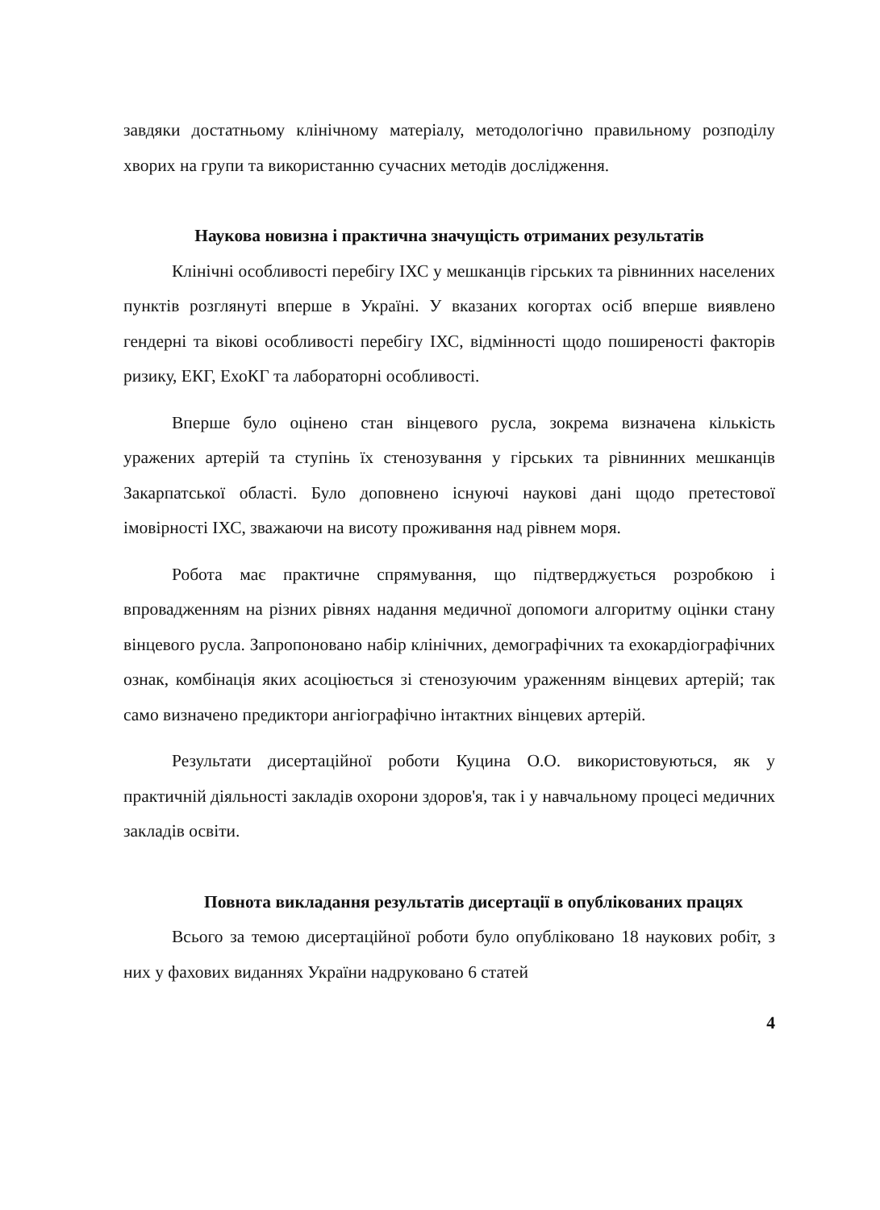завдяки достатньому клінічному матеріалу, методологічно правильному розподілу хворих на групи та використанню сучасних методів дослідження.
Наукова новизна і практична значущість отриманих результатів
Клінічні особливості перебігу ІХС у мешканців гірських та рівнинних населених пунктів розглянуті вперше в Україні. У вказаних когортах осіб вперше виявлено гендерні та вікові особливості перебігу ІХС, відмінності щодо поширеності факторів ризику, ЕКГ, ЕхоКГ та лабораторні особливості.
Вперше було оцінено стан вінцевого русла, зокрема визначена кількість уражених артерій та ступінь їх стенозування у гірських та рівнинних мешканців Закарпатської області. Було доповнено існуючі наукові дані щодо претестової імовірності ІХС, зважаючи на висоту проживання над рівнем моря.
Робота має практичне спрямування, що підтверджується розробкою і впровадженням на різних рівнях надання медичної допомоги алгоритму оцінки стану вінцевого русла. Запропоновано набір клінічних, демографічних та ехокардіографічних ознак, комбінація яких асоціюється зі стенозуючим ураженням вінцевих артерій; так само визначено предиктори ангіографічно інтактних вінцевих артерій.
Результати дисертаційної роботи Куцина О.О. використовуються, як у практичній діяльності закладів охорони здоров'я, так і у навчальному процесі медичних закладів освіти.
Повнота викладання результатів дисертації в опублікованих працях
Всього за темою дисертаційної роботи було опубліковано 18 наукових робіт, з них у фахових виданнях України надруковано 6 статей
4